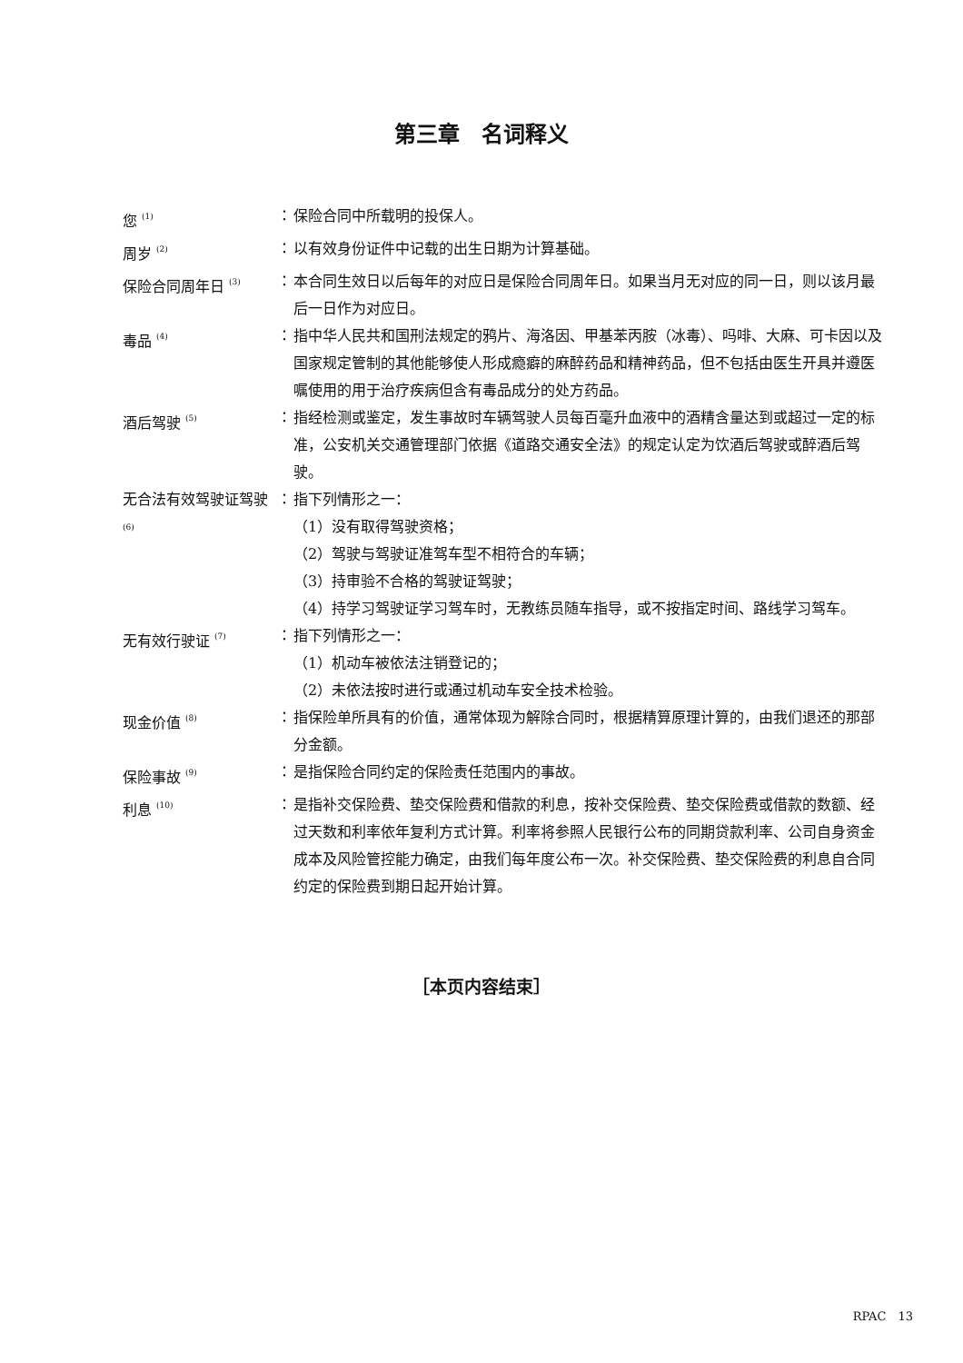第三章　名词释义
| 您 <sup>(1)</sup> | ： | 保险合同中所载明的投保人。 |
| 周岁 <sup>(2)</sup> | ： | 以有效身份证件中记载的出生日期为计算基础。 |
| 保险合同周年日 <sup>(3)</sup> | ： | 本合同生效日以后每年的对应日是保险合同周年日。如果当月无对应的同一日，则以该月最后一日作为对应日。 |
| 毒品 <sup>(4)</sup> | ： | 指中华人民共和国刑法规定的鸦片、海洛因、甲基苯丙胺（冰毒）、吗啡、大麻、可卡因以及国家规定管制的其他能够使人形成瘾癖的麻醉药品和精神药品，但不包括由医生开具并遵医嘱使用的用于治疗疾病但含有毒品成分的处方药品。 |
| 酒后驾驶 <sup>(5)</sup> | ： | 指经检测或鉴定，发生事故时车辆驾驶人员每百毫升血液中的酒精含量达到或超过一定的标准，公安机关交通管理部门依据《道路交通安全法》的规定认定为饮酒后驾驶或醉酒后驾驶。 |
| 无合法有效驾驶证驾驶 <sup>(6)</sup> | ： | 指下列情形之一： （1）没有取得驾驶资格； （2）驾驶与驾驶证准驾车型不相符合的车辆； （3）持审验不合格的驾驶证驾驶； （4）持学习驾驶证学习驾车时，无教练员随车指导，或不按指定时间、路线学习驾车。 |
| 无有效行驶证 <sup>(7)</sup> | ： | 指下列情形之一： （1）机动车被依法注销登记的； （2）未依法按时进行或通过机动车安全技术检验。 |
| 现金价值 <sup>(8)</sup> | ： | 指保险单所具有的价值，通常体现为解除合同时，根据精算原理计算的，由我们退还的那部分金额。 |
| 保险事故 <sup>(9)</sup> | ： | 是指保险合同约定的保险责任范围内的事故。 |
| 利息 <sup>(10)</sup> | ： | 是指补交保险费、垫交保险费和借款的利息，按补交保险费、垫交保险费或借款的数额、经过天数和利率依年复利方式计算。利率将参照人民银行公布的同期贷款利率、公司自身资金成本及风险管控能力确定，由我们每年度公布一次。补交保险费、垫交保险费的利息自合同约定的保险费到期日起开始计算。 |
［本页内容结束］
RPAC　13